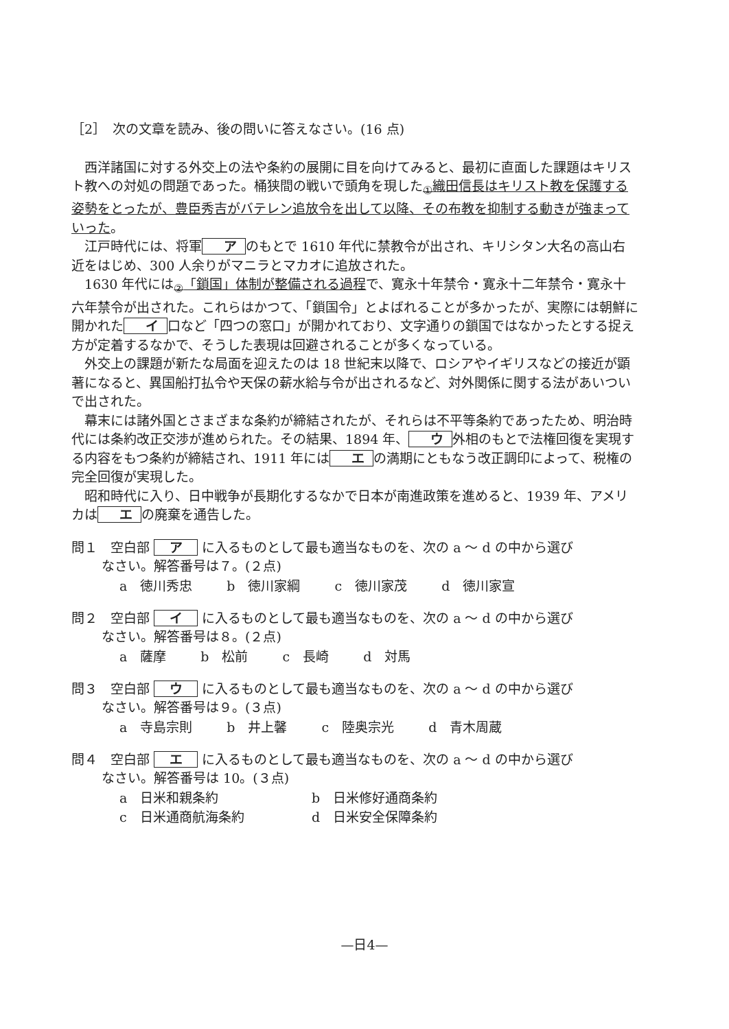［2］　次の文章を読み、後の問いに答えなさい。(16 点)
西洋諸国に対する外交上の法や条約の展開に目を向けてみると、最初に直面した課題はキリスト教への対処の問題であった。桶狭間の戦いで頭角を現した<sub>①</sub>織田信長はキリスト教を保護する姿勢をとったが、豊臣秀吉がバテレン追放令を出して以降、その布教を抑制する動きが強まっていった。
江戸時代には、将軍 ア のもとで 1610 年代に禁教令が出され、キリシタン大名の高山右近をはじめ、300 人余りがマニラとマカオに追放された。
1630 年代には<sub>②</sub>「鎖国」体制が整備される過程で、寛永十年禁令・寛永十二年禁令・寛永十六年禁令が出された。これらはかつて、「鎖国令」とよばれることが多かったが、実際には朝鮮に開かれた イ 口など「四つの窓口」が開かれており、文字通りの鎖国ではなかったとする捉え方が定着するなかで、そうした表現は回避されることが多くなっている。
外交上の課題が新たな局面を迎えたのは 18 世紀末以降で、ロシアやイギリスなどの接近が顕著になると、異国船打払令や天保の薪水給与令が出されるなど、対外関係に関する法があいついで出された。
幕末には諸外国とさまざまな条約が締結されたが、それらは不平等条約であったため、明治時代には条約改正交渉が進められた。その結果、1894 年、 ウ 外相のもとで法権回復を実現する内容をもつ条約が締結され、1911 年には エ の満期にともなう改正調印によって、税権の完全回復が実現した。
昭和時代に入り、日中戦争が長期化するなかで日本が南進政策を進めると、1939 年、アメリカは エ の廃棄を通告した。
問１　空白部 ア に入るものとして最も適当なものを、次の a ～ d の中から選び
なさい。解答番号は７。(２点)
a　徳川秀忠 b　徳川家綱 c　徳川家茂 d　徳川家宣
問２　空白部 イ に入るものとして最も適当なものを、次の a ～ d の中から選び
なさい。解答番号は８。(２点)
a　薩摩 b　松前 c　長崎 d　対馬
問３　空白部 ウ に入るものとして最も適当なものを、次の a ～ d の中から選び
なさい。解答番号は９。(３点)
a　寺島宗則 b　井上馨 c　陸奥宗光 d　青木周蔵
問４　空白部 エ に入るものとして最も適当なものを、次の a ～ d の中から選び
なさい。解答番号は 10。(３点)
a　日米和親条約 b　日米修好通商条約
c　日米通商航海条約 d　日米安全保障条約
—日4—